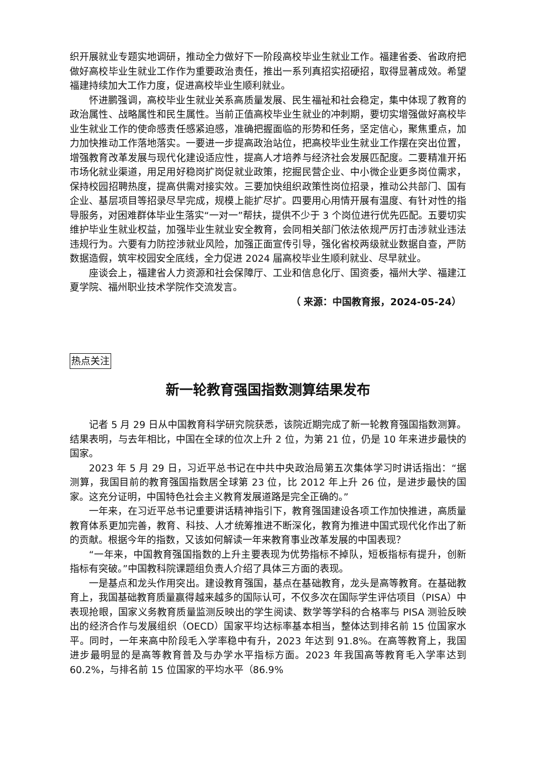织开展就业专题实地调研，推动全力做好下一阶段高校毕业生就业工作。福建省委、省政府把做好高校毕业生就业工作作为重要政治责任，推出一系列真招实招硬招，取得显著成效。希望福建持续加大工作力度，促进高校毕业生顺利就业。
怀进鹏强调，高校毕业生就业关系高质量发展、民生福祉和社会稳定，集中体现了教育的政治属性、战略属性和民生属性。当前正值高校毕业生就业的冲刺期，要切实增强做好高校毕业生就业工作的使命感责任感紧迫感，准确把握面临的形势和任务，坚定信心，聚焦重点，加力加快推动工作落地落实。一要进一步提高政治站位，把高校毕业生就业工作摆在突出位置，增强教育改革发展与现代化建设适应性，提高人才培养与经济社会发展匹配度。二要精准开拓市场化就业渠道，用足用好稳岗扩岗促就业政策，挖掘民营企业、中小微企业更多岗位需求，保持校园招聘热度，提高供需对接实效。三要加快组织政策性岗位招录，推动公共部门、国有企业、基层项目等招录尽早完成，规模上能扩尽扩。四要用心用情开展有温度、有针对性的指导服务，对困难群体毕业生落实“一对一”帮扶，提供不少于 3 个岗位进行优先匹配。五要切实维护毕业生就业权益，加强毕业生就业安全教育，会同相关部门依法依规严厉打击涉就业违法违规行为。六要有力防控涉就业风险，加强正面宣传引导，强化省校两级就业数据自查，严防数据造假，筑牢校园安全底线，全力促进 2024 届高校毕业生顺利就业、尽早就业。
座谈会上，福建省人力资源和社会保障厅、工业和信息化厅、国资委，福州大学、福建江夏学院、福州职业技术学院作交流发言。
（ 来源：中国教育报，2024-05-24）
热点关注
新一轮教育强国指数测算结果发布
记者 5 月 29 日从中国教育科学研究院获悉，该院近期完成了新一轮教育强国指数测算。结果表明，与去年相比，中国在全球的位次上升 2 位，为第 21 位，仍是 10 年来进步最快的国家。
2023 年 5 月 29 日，习近平总书记在中共中央政治局第五次集体学习时讲话指出：“据测算，我国目前的教育强国指数居全球第 23 位，比 2012 年上升 26 位，是进步最快的国家。这充分证明，中国特色社会主义教育发展道路是完全正确的。”
一年来，在习近平总书记重要讲话精神指引下，教育强国建设各项工作加快推进，高质量教育体系更加完善，教育、科技、人才统筹推进不断深化，教育为推进中国式现代化作出了新的贡献。根据今年的指数，又该如何解读一年来教育事业改革发展的中国表现？
“一年来，中国教育强国指数的上升主要表现为优势指标不掉队，短板指标有提升，创新指标有突破。”中国教科院课题组负责人介绍了具体三方面的表现。
一是基点和龙头作用突出。建设教育强国，基点在基础教育，龙头是高等教育。在基础教育上，我国基础教育质量赢得越来越多的国际认可，不仅多次在国际学生评估项目（PISA）中表现抢眼，国家义务教育质量监测反映出的学生阅读、数学等学科的合格率与 PISA 测验反映出的经济合作与发展组织（OECD）国家平均达标率基本相当，整体达到排名前 15 位国家水平。同时，一年来高中阶段毛入学率稳中有升，2023 年达到 91.8%。在高等教育上，我国进步最明显的是高等教育普及与办学水平指标方面。2023 年我国高等教育毛入学率达到 60.2%，与排名前 15 位国家的平均水平（86.9%